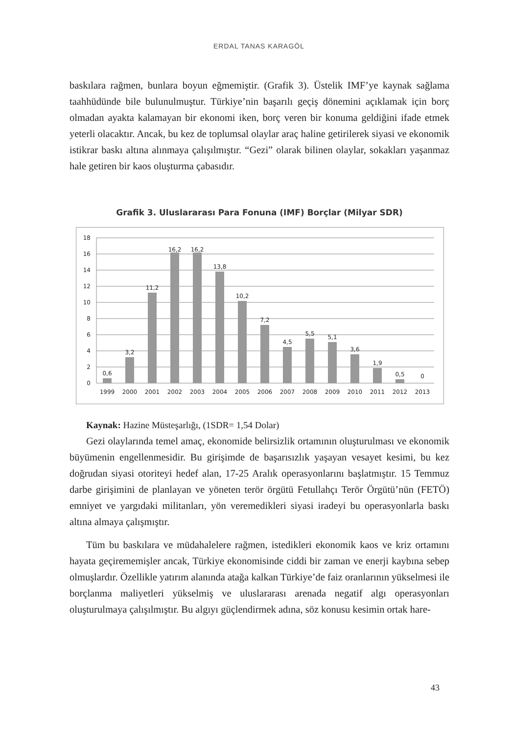ERDAL TANAS KARAGÖL
baskılara rağmen, bunlara boyun eğmemiştir. (Grafik 3). Üstelik IMF’ye kaynak sağlama taahhüdünde bile bulunulmuştur. Türkiye’nin başarılı geçiş dönemini açıklamak için borç olmadan ayakta kalamayan bir ekonomi iken, borç veren bir konuma geldiğini ifade etmek yeterli olacaktır. Ancak, bu kez de toplumsal olaylar araç haline getirilerek siyasi ve ekonomik istikrar baskı altına alınmaya çalışılmıştır. “Gezi” olarak bilinen olaylar, sokakları yaşanmaz hale getiren bir kaos oluşturma çabasıdır.
Grafik 3. Uluslararası Para Fonuna (IMF) Borçlar (Milyar SDR)
18
16
14
12
10
8
6
4
2
0
0,6
3,2
11,2
16,2
16,2
13,8
10,2
7,2
4,5
5,5
5,1
3,6
1,9
0,5
0
1999
2000
2001
2002
2003
2004
2005
2006
2007
2008
2009
2010
2011
2012
2013
Kaynak: Hazine Müsteşarlığı, (1SDR= 1,54 Dolar)
Gezi olaylarında temel amaç, ekonomide belirsizlik ortamının oluşturulması ve ekonomik büyümenin engellenmesidir. Bu girişimde de başarısızlık yaşayan vesayet kesimi, bu kez doğrudan siyasi otoriteyi hedef alan, 17-25 Aralık operasyonlarını başlatmıştır. 15 Temmuz darbe girişimini de planlayan ve yöneten terör örgütü Fetullahçı Terör Örgütü’nün (FETÖ) emniyet ve yargıdaki militanları, yön veremedikleri siyasi iradeyi bu operasyonlarla baskı altına almaya çalışmıştır.
Tüm bu baskılara ve müdahalelere rağmen, istedikleri ekonomik kaos ve kriz ortamını hayata geçirememişler ancak, Türkiye ekonomisinde ciddi bir zaman ve enerji kaybına sebep olmuşlardır. Özellikle yatırım alanında atağa kalkan Türkiye’de faiz oranlarının yükselmesi ile borçlanma maliyetleri yükselmiş ve uluslararası arenada negatif algı operasyonları oluşturulmaya çalışılmıştır. Bu algıyı güçlendirmek adına, söz konusu kesimin ortak hare-
43